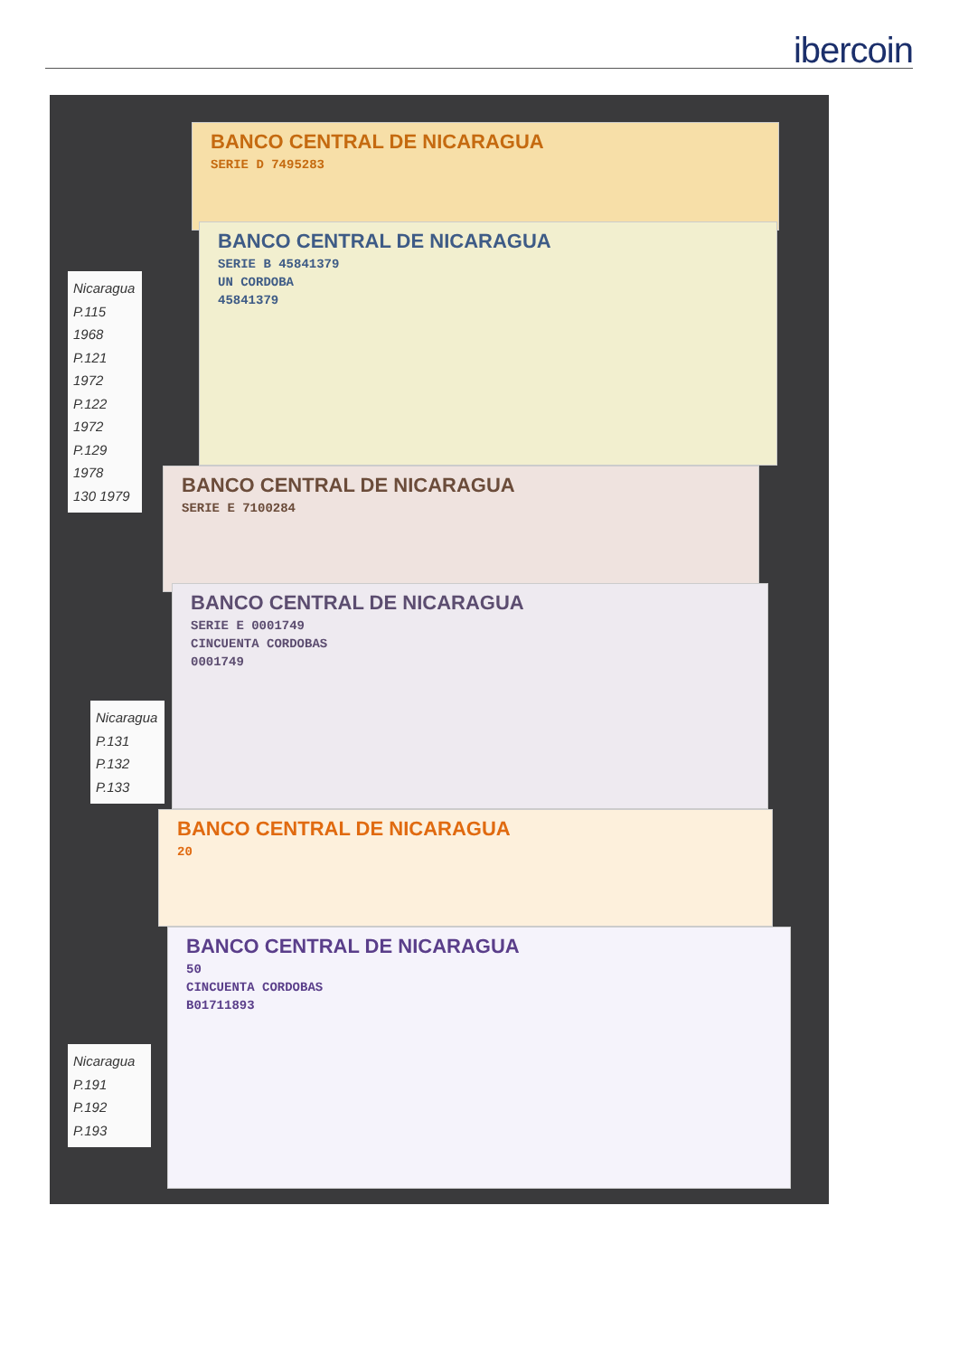ibercoin
BANCO CENTRAL DE NICARAGUA
SERIE D 7495283
BANCO CENTRAL DE NICARAGUA
SERIE B 45841379
UN CORDOBA
45841379
Nicaragua
P.115 1968
P.121 1972
P.122 1972
P.129 1978
130 1979
BANCO CENTRAL DE NICARAGUA
SERIE E 7100284
BANCO CENTRAL DE NICARAGUA
SERIE E 0001749
CINCUENTA CORDOBAS
0001749
Nicaragua
P.131
P.132
P.133
BANCO CENTRAL DE NICARAGUA
20
BANCO CENTRAL DE NICARAGUA
50
CINCUENTA CORDOBAS
B01711893
Nicaragua
P.191
P.192
P.193